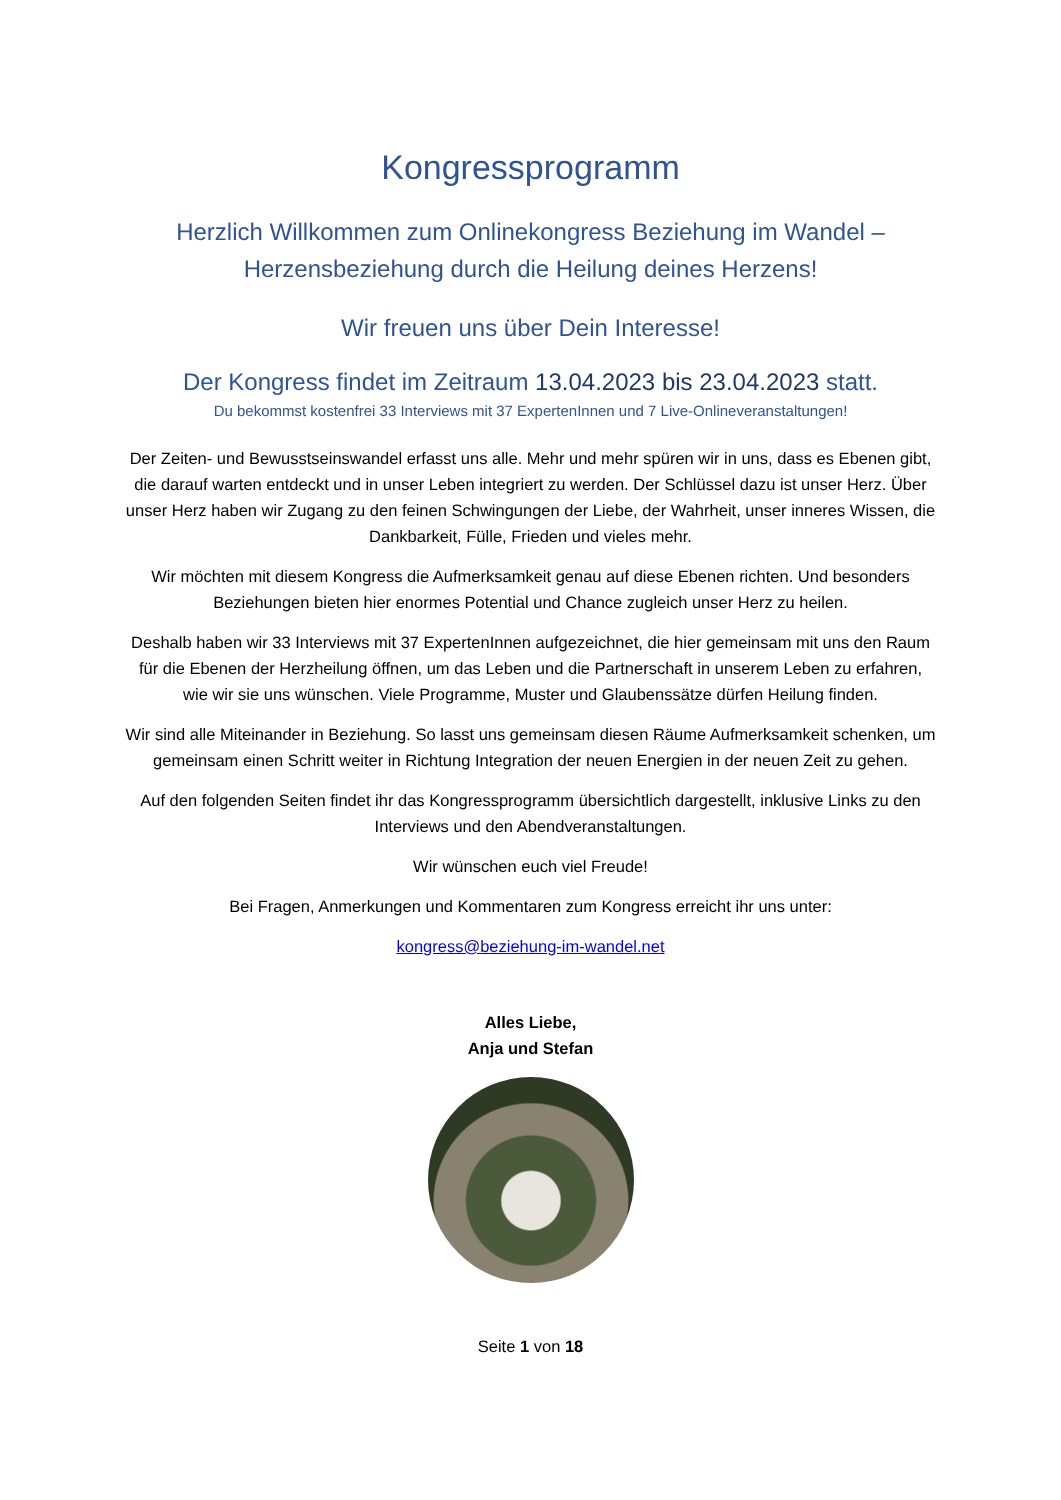Kongressprogramm
Herzlich Willkommen zum Onlinekongress Beziehung im Wandel –
Herzensbeziehung durch die Heilung deines Herzens!
Wir freuen uns über Dein Interesse!
Der Kongress findet im Zeitraum 13.04.2023 bis 23.04.2023 statt.
Du bekommst kostenfrei 33 Interviews mit 37 ExpertenInnen und 7 Live-Onlineveranstaltungen!
Der Zeiten- und Bewusstseinswandel erfasst uns alle. Mehr und mehr spüren wir in uns, dass es Ebenen gibt, die darauf warten entdeckt und in unser Leben integriert zu werden. Der Schlüssel dazu ist unser Herz. Über unser Herz haben wir Zugang zu den feinen Schwingungen der Liebe, der Wahrheit, unser inneres Wissen, die Dankbarkeit, Fülle, Frieden und vieles mehr.
Wir möchten mit diesem Kongress die Aufmerksamkeit genau auf diese Ebenen richten. Und besonders Beziehungen bieten hier enormes Potential und Chance zugleich unser Herz zu heilen.
Deshalb haben wir 33 Interviews mit 37 ExpertenInnen aufgezeichnet, die hier gemeinsam mit uns den Raum für die Ebenen der Herzheilung öffnen, um das Leben und die Partnerschaft in unserem Leben zu erfahren, wie wir sie uns wünschen. Viele Programme, Muster und Glaubenssätze dürfen Heilung finden.
Wir sind alle Miteinander in Beziehung. So lasst uns gemeinsam diesen Räume Aufmerksamkeit schenken, um gemeinsam einen Schritt weiter in Richtung Integration der neuen Energien in der neuen Zeit zu gehen.
Auf den folgenden Seiten findet ihr das Kongressprogramm übersichtlich dargestellt, inklusive Links zu den Interviews und den Abendveranstaltungen.
Wir wünschen euch viel Freude!
Bei Fragen, Anmerkungen und Kommentaren zum Kongress erreicht ihr uns unter:
kongress@beziehung-im-wandel.net
Alles Liebe,
Anja und Stefan
Seite 1 von 18